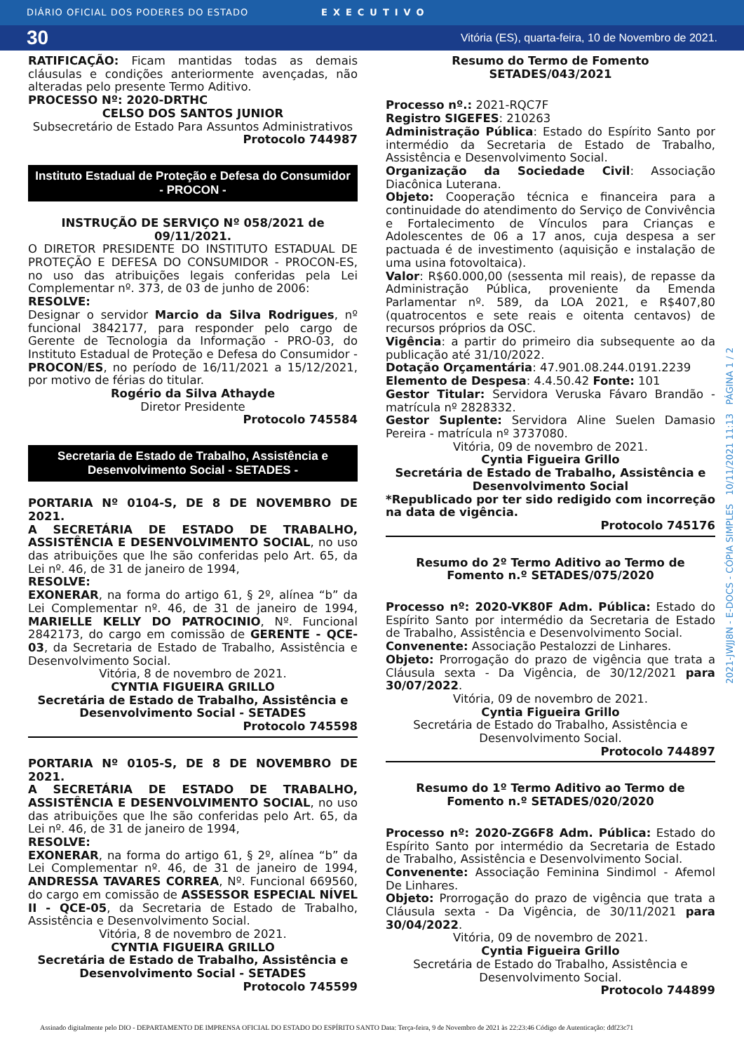DIÁRIO OFICIAL DOS PODERES DO ESTADO EXECUTIVO
30 Vitória (ES), quarta-feira, 10 de Novembro de 2021.
RATIFICAÇÃO: Ficam mantidas todas as demais cláusulas e condições anteriormente avençadas, não alteradas pelo presente Termo Aditivo.
PROCESSO Nº: 2020-DRTHC
CELSO DOS SANTOS JUNIOR
Subsecretário de Estado Para Assuntos Administrativos
Protocolo 744987
Instituto Estadual de Proteção e Defesa do Consumidor - PROCON -
INSTRUÇÃO DE SERVIÇO Nº 058/2021 de 09/11/2021.
O DIRETOR PRESIDENTE DO INSTITUTO ESTADUAL DE PROTEÇÃO E DEFESA DO CONSUMIDOR - PROCON-ES, no uso das atribuições legais conferidas pela Lei Complementar nº. 373, de 03 de junho de 2006:
RESOLVE:
Designar o servidor Marcio da Silva Rodrigues, nº funcional 3842177, para responder pelo cargo de Gerente de Tecnologia da Informação - PRO-03, do Instituto Estadual de Proteção e Defesa do Consumidor - PROCON/ES, no período de 16/11/2021 a 15/12/2021, por motivo de férias do titular.
Rogério da Silva Athayde
Diretor Presidente
Protocolo 745584
Secretaria de Estado de Trabalho, Assistência e Desenvolvimento Social - SETADES -
PORTARIA Nº 0104-S, DE 8 DE NOVEMBRO DE 2021.
A SECRETÁRIA DE ESTADO DE TRABALHO, ASSISTÊNCIA E DESENVOLVIMENTO SOCIAL, no uso das atribuições que lhe são conferidas pelo Art. 65, da Lei nº. 46, de 31 de janeiro de 1994,
RESOLVE:
EXONERAR, na forma do artigo 61, § 2º, alínea “b” da Lei Complementar nº. 46, de 31 de janeiro de 1994, MARIELLE KELLY DO PATROCINIO, Nº. Funcional 2842173, do cargo em comissão de GERENTE - QCE-03, da Secretaria de Estado de Trabalho, Assistência e Desenvolvimento Social.
Vitória, 8 de novembro de 2021.
CYNTIA FIGUEIRA GRILLO
Secretária de Estado de Trabalho, Assistência e Desenvolvimento Social - SETADES
Protocolo 745598
PORTARIA Nº 0105-S, DE 8 DE NOVEMBRO DE 2021.
A SECRETÁRIA DE ESTADO DE TRABALHO, ASSISTÊNCIA E DESENVOLVIMENTO SOCIAL, no uso das atribuições que lhe são conferidas pelo Art. 65, da Lei nº. 46, de 31 de janeiro de 1994,
RESOLVE:
EXONERAR, na forma do artigo 61, § 2º, alínea “b” da Lei Complementar nº. 46, de 31 de janeiro de 1994, ANDRESSA TAVARES CORREA, Nº. Funcional 669560, do cargo em comissão de ASSESSOR ESPECIAL NÍVEL II - QCE-05, da Secretaria de Estado de Trabalho, Assistência e Desenvolvimento Social.
Vitória, 8 de novembro de 2021.
CYNTIA FIGUEIRA GRILLO
Secretária de Estado de Trabalho, Assistência e Desenvolvimento Social - SETADES
Protocolo 745599
Resumo do Termo de Fomento
SETADES/043/2021
Processo nº.: 2021-RQC7F
Registro SIGEFES: 210263
Administração Pública: Estado do Espírito Santo por intermédio da Secretaria de Estado de Trabalho, Assistência e Desenvolvimento Social.
Organização da Sociedade Civil: Associação Diacônica Luterana.
Objeto: Cooperação técnica e financeira para a continuidade do atendimento do Serviço de Convivência e Fortalecimento de Vínculos para Crianças e Adolescentes de 06 a 17 anos, cuja despesa a ser pactuada é de investimento (aquisição e instalação de uma usina fotovoltaica).
Valor: R$60.000,00 (sessenta mil reais), de repasse da Administração Pública, proveniente da Emenda Parlamentar nº. 589, da LOA 2021, e R$407,80 (quatrocentos e sete reais e oitenta centavos) de recursos próprios da OSC.
Vigência: a partir do primeiro dia subsequente ao da publicação até 31/10/2022.
Dotação Orçamentária: 47.901.08.244.0191.2239
Elemento de Despesa: 4.4.50.42 Fonte: 101
Gestor Titular: Servidora Veruska Fávaro Brandão - matrícula nº 2828332.
Gestor Suplente: Servidora Aline Suelen Damasio Pereira - matrícula nº 3737080.
Vitória, 09 de novembro de 2021.
Cyntia Figueira Grillo
Secretária de Estado de Trabalho, Assistência e Desenvolvimento Social
*Republicado por ter sido redigido com incorreção na data de vigência.
Protocolo 745176
Resumo do 2º Termo Aditivo ao Termo de Fomento n.º SETADES/075/2020
Processo nº: 2020-VK80F Adm. Pública: Estado do Espírito Santo por intermédio da Secretaria de Estado de Trabalho, Assistência e Desenvolvimento Social.
Convenente: Associação Pestalozzi de Linhares.
Objeto: Prorrogação do prazo de vigência que trata a Cláusula sexta - Da Vigência, de 30/12/2021 para 30/07/2022.
Vitória, 09 de novembro de 2021.
Cyntia Figueira Grillo
Secretária de Estado do Trabalho, Assistência e Desenvolvimento Social.
Protocolo 744897
Resumo do 1º Termo Aditivo ao Termo de Fomento n.º SETADES/020/2020
Processo nº: 2020-ZG6F8 Adm. Pública: Estado do Espírito Santo por intermédio da Secretaria de Estado de Trabalho, Assistência e Desenvolvimento Social.
Convenente: Associação Feminina Sindimol - Afemol De Linhares.
Objeto: Prorrogação do prazo de vigência que trata a Cláusula sexta - Da Vigência, de 30/11/2021 para 30/04/2022.
Vitória, 09 de novembro de 2021.
Cyntia Figueira Grillo
Secretária de Estado do Trabalho, Assistência e Desenvolvimento Social.
Protocolo 744899
2021-JWJJ8N - E-DOCS - CÓPIA SIMPLES 10/11/2021 11:13 PÁGINA 1 / 2
Assinado digitalmente pelo DIO - DEPARTAMENTO DE IMPRENSA OFICIAL DO ESTADO DO ESPÍRITO SANTO Data: Terça-feira, 9 de Novembro de 2021 às 22:23:46 Código de Autenticação: ddf23c71